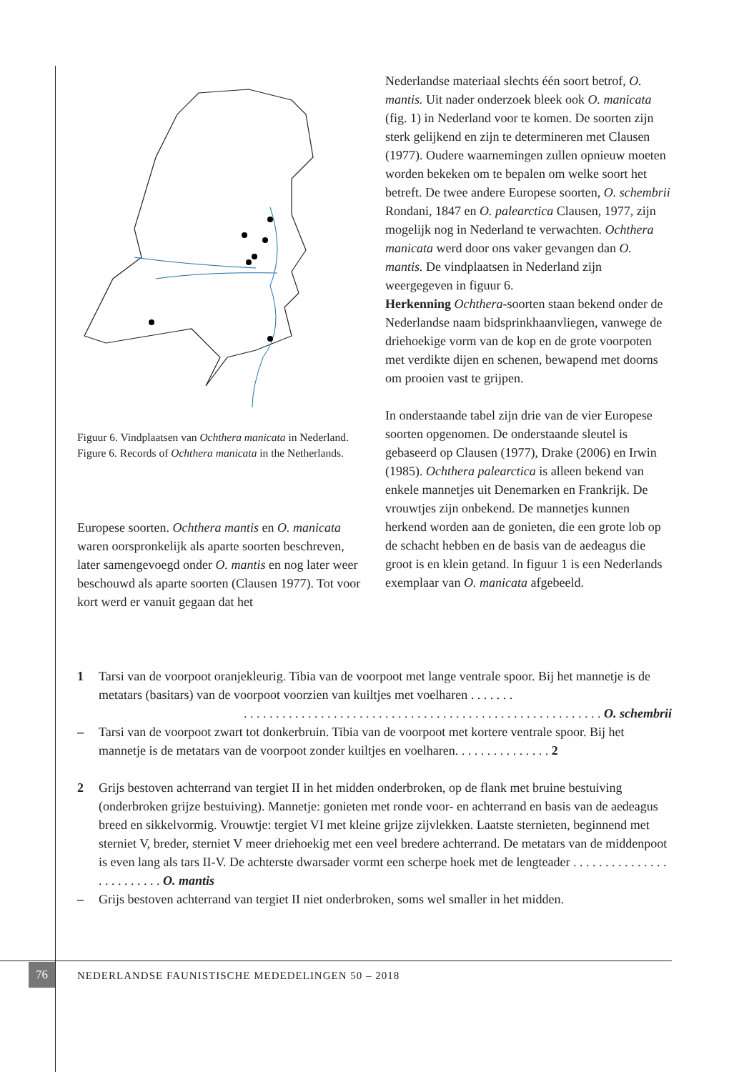Figuur 6. Vindplaatsen van Ochthera manicata in Nederland.
Figure 6. Records of Ochthera manicata in the Netherlands.
Europese soorten. Ochthera mantis en O. manicata waren oorspronkelijk als aparte soorten beschreven, later samengevoegd onder O. mantis en nog later weer beschouwd als aparte soorten (Clausen 1977). Tot voor kort werd er vanuit gegaan dat het
Nederlandse materiaal slechts één soort betrof, O. mantis. Uit nader onderzoek bleek ook O. manicata (fig. 1) in Nederland voor te komen. De soorten zijn sterk gelijkend en zijn te determineren met Clausen (1977). Oudere waarnemingen zullen opnieuw moeten worden bekeken om te bepalen om welke soort het betreft. De twee andere Europese soorten, O. schembrii Rondani, 1847 en O. palearctica Clausen, 1977, zijn mogelijk nog in Nederland te verwachten. Ochthera manicata werd door ons vaker gevangen dan O. mantis. De vindplaatsen in Nederland zijn weergegeven in figuur 6.
Herkenning Ochthera-soorten staan bekend onder de Nederlandse naam bidsprinkhaanvliegen, vanwege de driehoekige vorm van de kop en de grote voorpoten met verdikte dijen en schenen, bewapend met doorns om prooien vast te grijpen.
In onderstaande tabel zijn drie van de vier Europese soorten opgenomen. De onderstaande sleutel is gebaseerd op Clausen (1977), Drake (2006) en Irwin (1985). Ochthera palearctica is alleen bekend van enkele mannetjes uit Denemarken en Frankrijk. De vrouwtjes zijn onbekend. De mannetjes kunnen herkend worden aan de gonieten, die een grote lob op de schacht hebben en de basis van de aedeagus die groot is en klein getand. In figuur 1 is een Nederlands exemplaar van O. manicata afgebeeld.
1 Tarsi van de voorpoot oranjekleurig. Tibia van de voorpoot met lange ventrale spoor. Bij het mannetje is de metatars (basitars) van de voorpoot voorzien van kuiltjes met voelharen . . . . . . .
. . . . . . . . . . . . . . . . . . . . . . . . . . . . . . . . . . . . . . . . . . . . . . . . . . . . . . . . O. schembrii
– Tarsi van de voorpoot zwart tot donkerbruin. Tibia van de voorpoot met kortere ventrale spoor. Bij het mannetje is de metatars van de voorpoot zonder kuiltjes en voelharen. . . . . . . . . . . . . . . 2
2 Grijs bestoven achterrand van tergiet II in het midden onderbroken, op de flank met bruine bestuiving (onderbroken grijze bestuiving). Mannetje: gonieten met ronde voor- en achterrand en basis van de aedeagus breed en sikkelvormig. Vrouwtje: tergiet VI met kleine grijze zijvlekken. Laatste sternieten, beginnend met sterniet V, breder, sterniet V meer driehoekig met een veel bredere achterrand. De metatars van de middenpoot is even lang als tars II-V. De achterste dwarsader vormt een scherpe hoek met de lengteader . . . . . . . . . . . . . . . . . . . . . . . . . O. mantis
– Grijs bestoven achterrand van tergiet II niet onderbroken, soms wel smaller in het midden.
76
NEDERLANDSE FAUNISTISCHE MEDEDELINGEN 50 – 2018